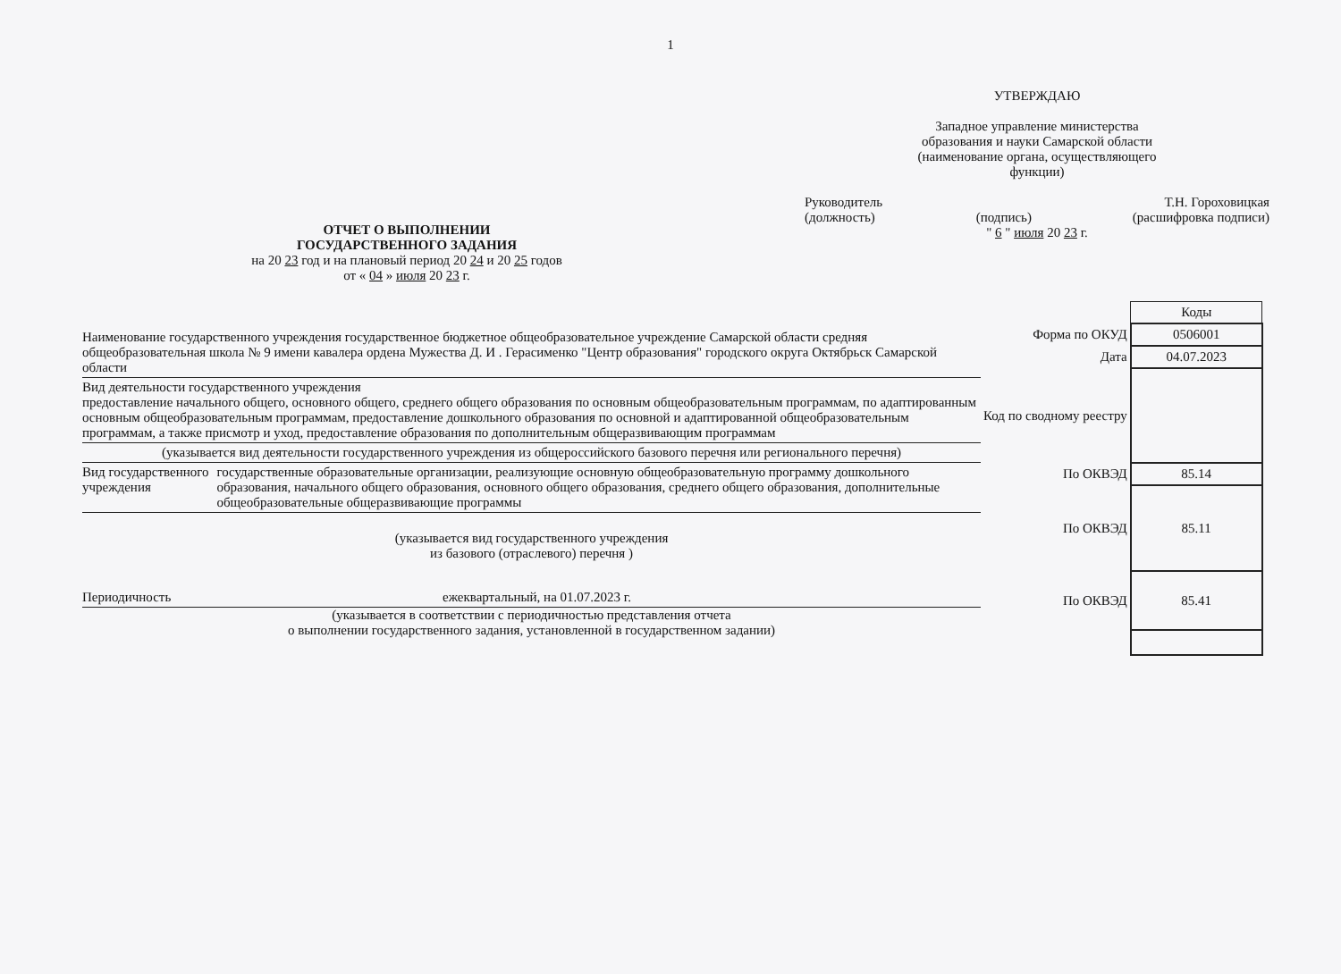1
ОТЧЕТ О ВЫПОЛНЕНИИ
ГОСУДАРСТВЕННОГО ЗАДАНИЯ
на 20 23 год и на плановый период 20 24 и 20 25 годов
от « 04 » июля 20 23 г.
УТВЕРЖДАЮ
Западное управление министерства
образования и науки Самарской области
(наименование органа, осуществляющего
функции)
Руководитель Т.Н. Гороховицкая
(должность) (подпись) (расшифровка подписи)
" 6 " июля 20 23 г.
Наименование государственного учреждения государственное бюджетное общеобразовательное учреждение Самарской области средняя общеобразовательная школа № 9 имени кавалера ордена Мужества Д. И . Герасименко "Центр образования" городского округа Октябрьск Самарской области
Вид деятельности государственного учреждения
предоставление начального общего, основного общего, среднего общего образования по основным общеобразовательным программам, по адаптированным основным общеобразовательным программам, предоставление дошкольного образования по основной и адаптированной общеобразовательным программам, а также присмотр и уход, предоставление образования по дополнительным общеразвивающим программам
(указывается вид деятельности государственного учреждения из общероссийского базового перечня или регионального перечня)
Вид государственного учреждения государственные образовательные организации, реализующие основную общеобразовательную программу дошкольного образования, начального общего образования, основного общего образования, среднего общего образования, дополнительные общеобразовательные общеразвивающие программы
(указывается вид государственного учреждения
из базового (отраслевого) перечня )
Периодичность ежеквартальный, на 01.07.2023 г.
(указывается в соответствии с периодичностью представления отчета
о выполнении государственного задания, установленной в государственном задании)
| | Коды |
| Форма по ОКУД | 0506001 |
| Дата | 04.07.2023 |
| Код по сводному реестру | |
| По ОКВЭД | 85.14 |
| По ОКВЭД | 85.11 |
| По ОКВЭД | 85.41 |